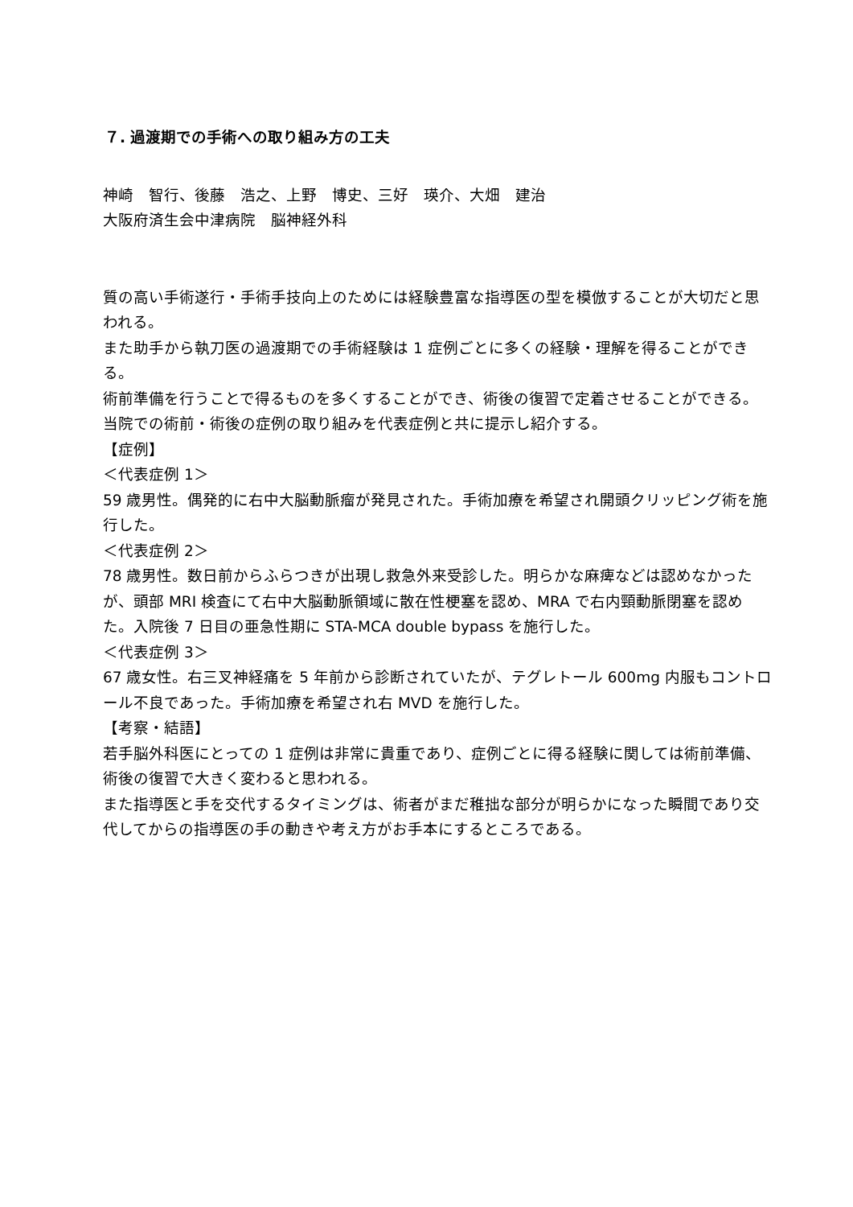７. 過渡期での手術への取り組み方の工夫
神崎　智行、後藤　浩之、上野　博史、三好　瑛介、大畑　建治
大阪府済生会中津病院　脳神経外科
質の高い手術遂行・手術手技向上のためには経験豊富な指導医の型を模倣することが大切だと思われる。
また助手から執刀医の過渡期での手術経験は 1 症例ごとに多くの経験・理解を得ることができる。
術前準備を行うことで得るものを多くすることができ、術後の復習で定着させることができる。当院での術前・術後の症例の取り組みを代表症例と共に提示し紹介する。
【症例】
＜代表症例 1＞
59 歳男性。偶発的に右中大脳動脈瘤が発見された。手術加療を希望され開頭クリッピング術を施行した。
＜代表症例 2＞
78 歳男性。数日前からふらつきが出現し救急外来受診した。明らかな麻痺などは認めなかったが、頭部 MRI 検査にて右中大脳動脈領域に散在性梗塞を認め、MRA で右内頸動脈閉塞を認めた。入院後 7 日目の亜急性期に STA-MCA double bypass を施行した。
＜代表症例 3＞
67 歳女性。右三叉神経痛を 5 年前から診断されていたが、テグレトール 600mg 内服もコントロール不良であった。手術加療を希望され右 MVD を施行した。
【考察・結語】
若手脳外科医にとっての 1 症例は非常に貴重であり、症例ごとに得る経験に関しては術前準備、術後の復習で大きく変わると思われる。
また指導医と手を交代するタイミングは、術者がまだ稚拙な部分が明らかになった瞬間であり交代してからの指導医の手の動きや考え方がお手本にするところである。